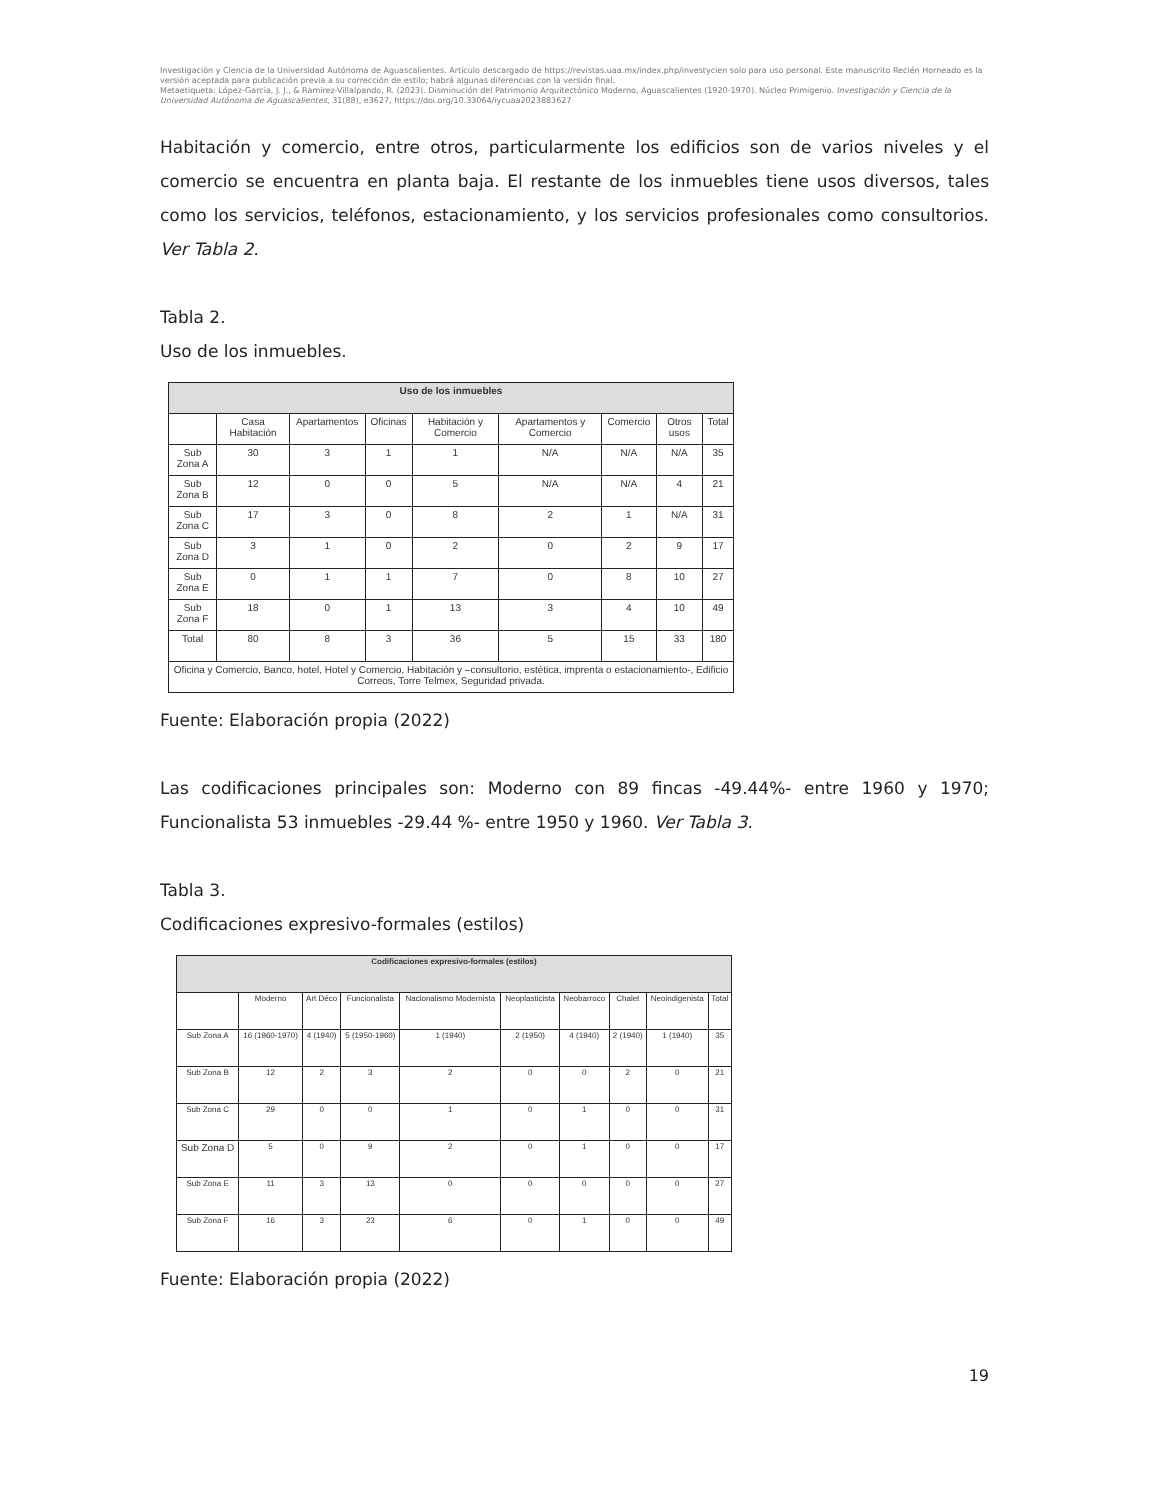Investigación y Ciencia de la Universidad Autónoma de Aguascalientes. Artículo descargado de https://revistas.uaa.mx/index.php/investycien solo para uso personal. Este manuscrito Recién Horneado es la versión aceptada para publicación previa a su corrección de estilo; habrá algunas diferencias con la versión final.
Metaetiqueta: López-García, J. J., & Ramírez-Villalpando, R. (2023). Disminución del Patrimonio Arquitectónico Moderno, Aguascalientes (1920-1970). Núcleo Primigenio. Investigación y Ciencia de la Universidad Autónoma de Aguascalientes, 31(88), e3627, https://doi.org/10.33064/iycuaa2023883627
Habitación y comercio, entre otros, particularmente los edificios son de varios niveles y el comercio se encuentra en planta baja. El restante de los inmuebles tiene usos diversos, tales como los servicios, teléfonos, estacionamiento, y los servicios profesionales como consultorios. Ver Tabla 2.
Tabla 2.
Uso de los inmuebles.
| Uso de los inmuebles | | | | | | | | |
| --- | --- | --- | --- | --- | --- | --- | --- | --- |
| | Casa Habitación | Apartamentos | Oficinas | Habitación y Comercio | Apartamentos y Comercio | Comercio | Otros usos | Total |
| Sub Zona A | 30 | 3 | 1 | 1 | N/A | N/A | N/A | 35 |
| Sub Zona B | 12 | 0 | 0 | 5 | N/A | N/A | 4 | 21 |
| Sub Zona C | 17 | 3 | 0 | 8 | 2 | 1 | N/A | 31 |
| Sub Zona D | 3 | 1 | 0 | 2 | 0 | 2 | 9 | 17 |
| Sub Zona E | 0 | 1 | 1 | 7 | 0 | 8 | 10 | 27 |
| Sub Zona F | 18 | 0 | 1 | 13 | 3 | 4 | 10 | 49 |
| Total | 80 | 8 | 3 | 36 | 5 | 15 | 33 | 180 |
| Oficina y Comercio, Banco, hotel, Hotel y Comercio, Habitación y –consultorio, estética, imprenta o estacionamiento-, Edificio Correos, Torre Telmex, Seguridad privada. | | | | | | | | |
Fuente: Elaboración propia (2022)
Las codificaciones principales son: Moderno con 89 fincas -49.44%- entre 1960 y 1970; Funcionalista 53 inmuebles -29.44 %- entre 1950 y 1960. Ver Tabla 3.
Tabla 3.
Codificaciones expresivo-formales (estilos)
| Codificaciones expresivo-formales (estilos) | | | | | | | | | |
| --- | --- | --- | --- | --- | --- | --- | --- | --- | --- |
| | Moderno | Art Déco | Funcionalista | Nacionalismo Modernista | Neoplasticista | Neobarroco | Chalet | Neoindigenista | Total |
| Sub Zona A | 16 (1960-1970) | 4 (1940) | 5 (1950-1960) | 1 (1940) | 2 (1950) | 4 (1940) | 2 (1940) | 1 (1940) | 35 |
| Sub Zona B | 12 | 2 | 3 | 2 | 0 | 0 | 2 | 0 | 21 |
| Sub Zona C | 29 | 0 | 0 | 1 | 0 | 1 | 0 | 0 | 31 |
| Sub Zona D | 5 | 0 | 9 | 2 | 0 | 1 | 0 | 0 | 17 |
| Sub Zona E | 11 | 3 | 13 | 0 | 0 | 0 | 0 | 0 | 27 |
| Sub Zona F | 16 | 3 | 23 | 6 | 0 | 1 | 0 | 0 | 49 |
Fuente: Elaboración propia (2022)
19